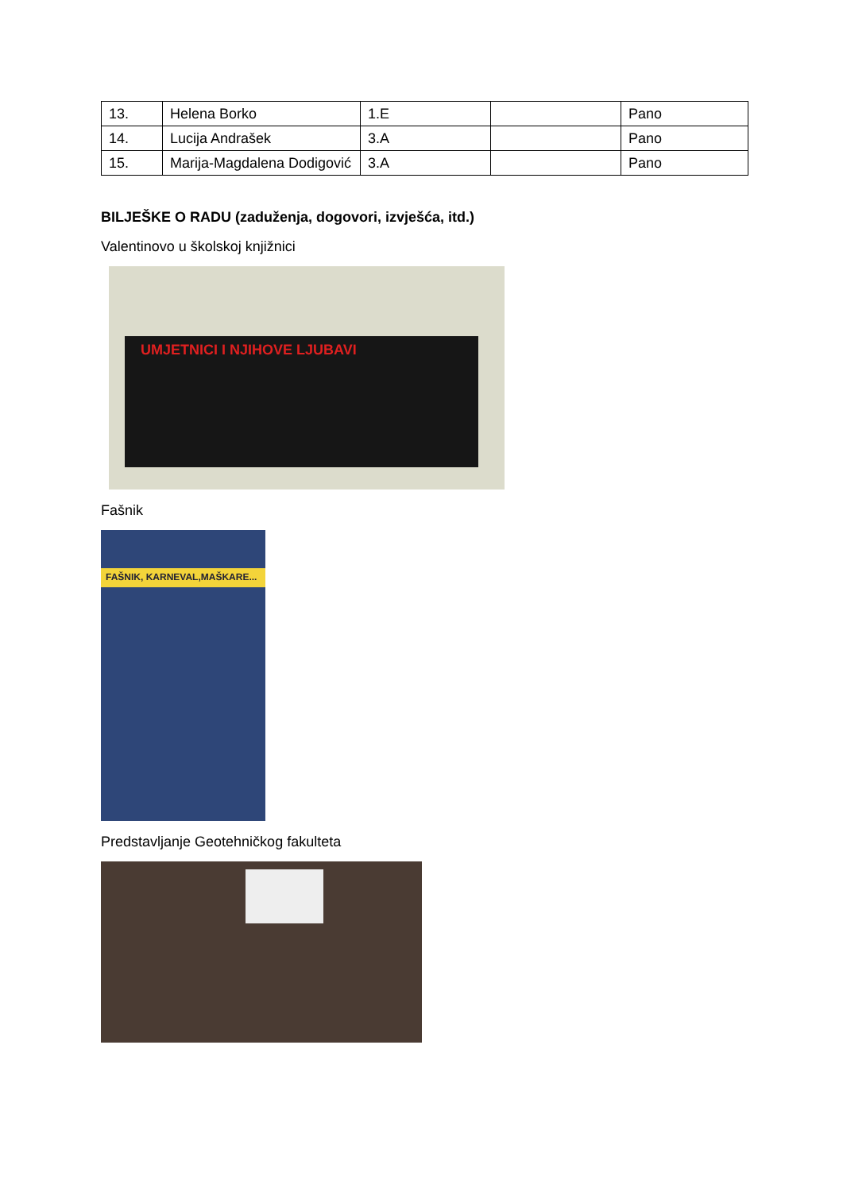| 13. | Helena Borko | 1.E | | Pano |
| 14. | Lucija Andrašek | 3.A | | Pano |
| 15. | Marija-Magdalena Dodigović | 3.A | | Pano |
BILJEŠKE O RADU (zaduženja, dogovori, izvješća, itd.)
Valentinovo u školskoj knjižnici
UMJETNICI I NJIHOVE LJUBAVI
Fašnik
FAŠNIK, KARNEVAL,MAŠKARE...
Predstavljanje Geotehničkog fakulteta